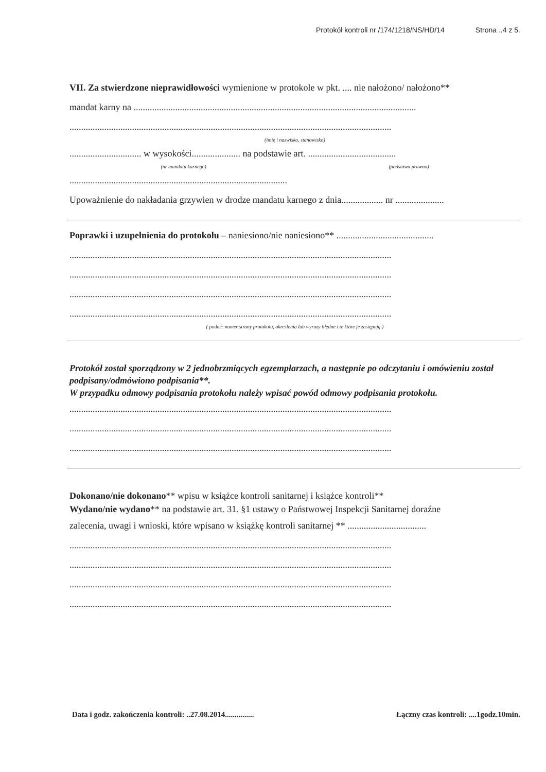Protokół kontroli nr /174/1218/NS/HD/14 Strona ..4 z 5.
VII. Za stwierdzone nieprawidłowości wymienione w protokole w pkt. .... nie nałożono/ nałożono**
mandat karny na ..........................................................................................................................
...........................................................................................................................................
(imię i nazwisko, stanowisko)
............................... w wysokości..................... na podstawie art. ......................................
(nr mandatu karnego) (podstawa prawna)
..............................................................................................
Upoważnienie do nakładania grzywien w drodze mandatu karnego z dnia.................. nr .....................
Poprawki i uzupełnienia do protokołu – naniesiono/nie naniesiono** ..........................................
...........................................................................................................................................
...........................................................................................................................................
...........................................................................................................................................
...........................................................................................................................................
( podać: numer strony protokołu, określenia lub wyrazy błędne i te które je zastępują )
Protokół został sporządzony w 2 jednobrzmiących egzemplarzach, a następnie po odczytaniu i omówieniu został podpisany/odmówiono podpisania**.
W przypadku odmowy podpisania protokołu należy wpisać powód odmowy podpisania protokołu.
...........................................................................................................................................
...........................................................................................................................................
...........................................................................................................................................
Dokonano/nie dokonano** wpisu w książce kontroli sanitarnej i książce kontroli**
Wydano/nie wydano** na podstawie art. 31. §1 ustawy o Państwowej Inspekcji Sanitarnej doraźne
zalecenia, uwagi i wnioski, które wpisano w książkę kontroli sanitarnej ** ..................................
...........................................................................................................................................
...........................................................................................................................................
...........................................................................................................................................
...........................................................................................................................................
Data i godz. zakończenia kontroli: ..27.08.2014............... Łączny czas kontroli: ....1godz.10min.